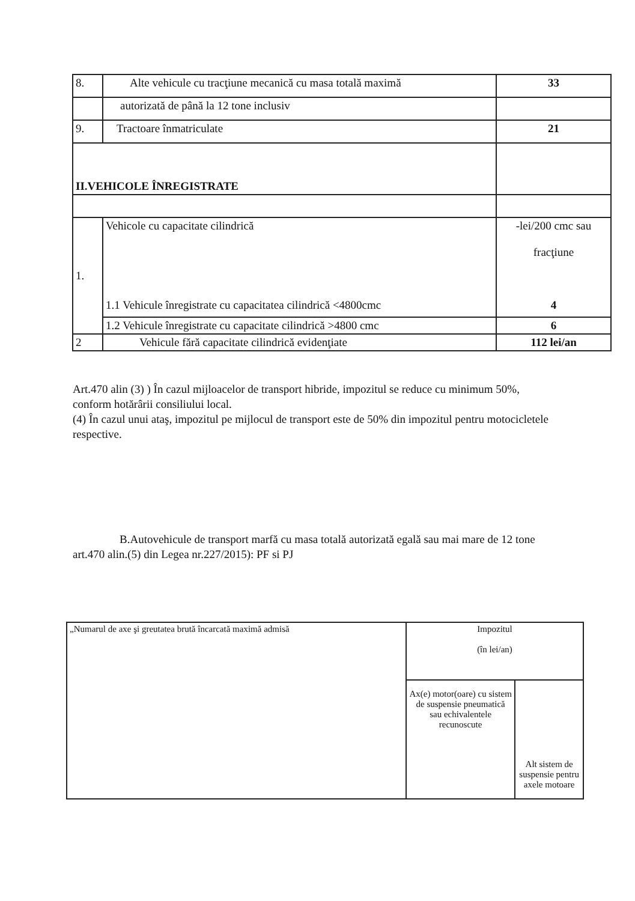| 8. | Alte vehicule cu tracţiune mecanică cu masa totală maximă | 33 |
| | autorizată de până la 12 tone inclusiv | |
| 9. | Tractoare înmatriculate | 21 |
| II.VEHICOLE ÎNREGISTRATE | | |
| 1. | Vehicole cu capacitate cilindrică 1.1 Vehicule înregistrate cu capacitatea cilindrică <4800cmc | -lei/200 cmc sau fracţiune 4 |
| | 1.2 Vehicule înregistrate cu capacitate cilindrică >4800 cmc | 6 |
| 2 | Vehicule fără capacitate cilindrică evidenţiate | 112 lei/an |
Art.470 alin (3) ) În cazul mijloacelor de transport hibride, impozitul se reduce cu minimum 50%, conform hotărârii consiliului local.
(4) În cazul unui ataş, impozitul pe mijlocul de transport este de 50% din impozitul pentru motocicletele respective.
B.Autovehicule de transport marfă cu masa totală autorizată egală sau mai mare de 12 tone art.470 alin.(5) din Legea nr.227/2015): PF si PJ
| „Numarul de axe şi greutatea brută încarcată maximă admisă | Impozitul (în lei/an) | |
| | Ax(e) motor(oare) cu sistem de suspensie pneumatică sau echivalentele recunoscute | Alt sistem de suspensie pentru axele motoare |